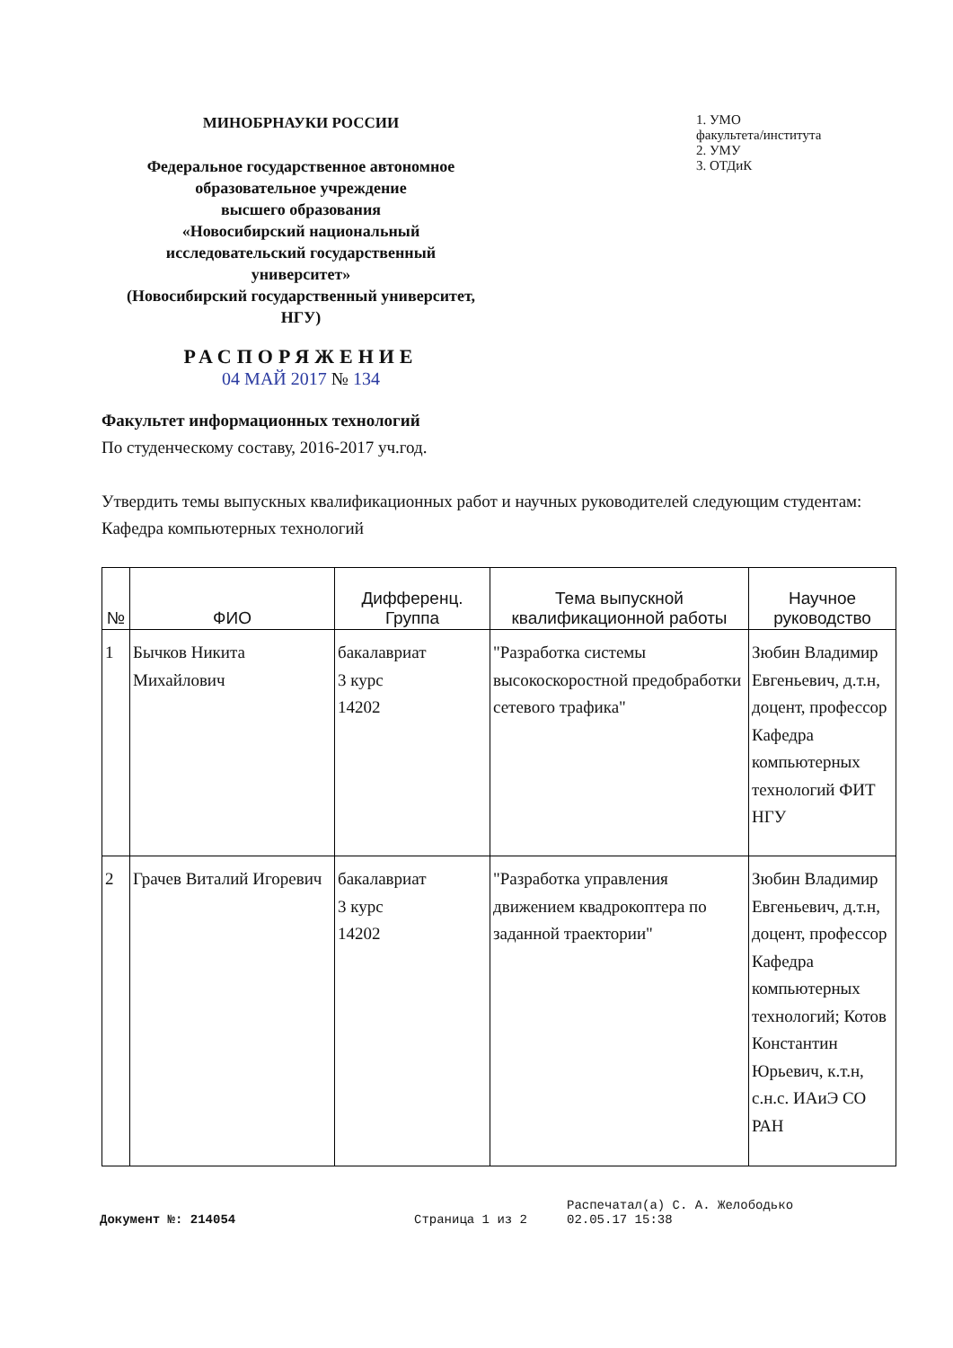МИНОБРНАУКИ РОССИИ
Федеральное государственное автономное образовательное учреждение
высшего образования
«Новосибирский национальный исследовательский государственный университет»
(Новосибирский государственный университет, НГУ)
РАСПОРЯЖЕНИЕ
04 МАЙ 2017 № 134
1. УМО
факультета/института
2. УМУ
3. ОТДиК
Факультет информационных технологий
По студенческому составу, 2016-2017 уч.год.
Утвердить темы выпускных квалификационных работ и научных руководителей следующим студентам:
Кафедра компьютерных технологий
| № | ФИО | Дифференц. Группа | Тема выпускной квалификационной работы | Научное руководство |
| --- | --- | --- | --- | --- |
| 1 | Бычков Никита Михайлович | бакалавриат 3 курс 14202 | "Разработка системы высокоскоростной предобработки сетевого трафика" | Зюбин Владимир Евгеньевич, д.т.н, доцент, профессор Кафедра компьютерных технологий ФИТ НГУ |
| 2 | Грачев Виталий Игоревич | бакалавриат 3 курс 14202 | "Разработка управления движением квадрокоптера по заданной траектории" | Зюбин Владимир Евгеньевич, д.т.н, доцент, профессор Кафедра компьютерных технологий; Котов Константин Юрьевич, к.т.н, с.н.с. ИАиЭ СО РАН |
Документ №: 214054 Страница 1 из 2
Распечатал(а) С. А. Желободько
02.05.17 15:38